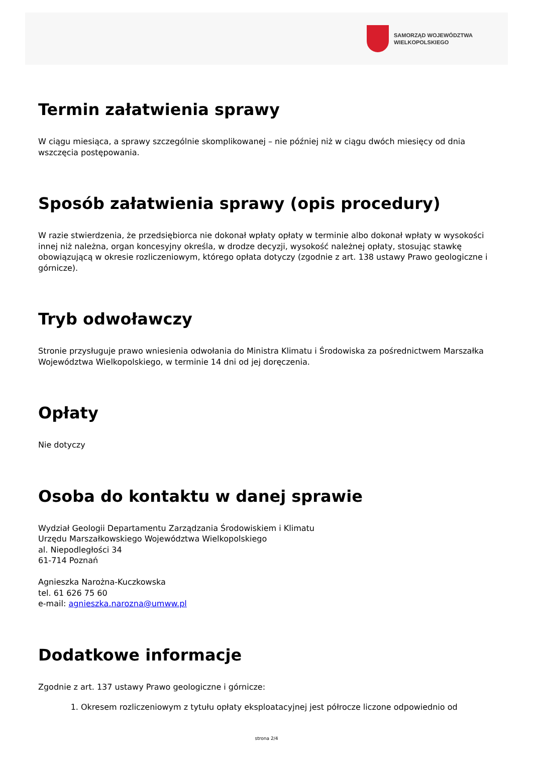SAMORZĄD WOJEWÓDZTWA
WIELKOPOLSKIEGO
Termin załatwienia sprawy
W ciągu miesiąca, a sprawy szczególnie skomplikowanej – nie później niż w ciągu dwóch miesięcy od dnia wszczęcia postępowania.
Sposób załatwienia sprawy (opis procedury)
W razie stwierdzenia, że przedsiębiorca nie dokonał wpłaty opłaty w terminie albo dokonał wpłaty w wysokości innej niż należna, organ koncesyjny określa, w drodze decyzji, wysokość należnej opłaty, stosując stawkę obowiązującą w okresie rozliczeniowym, którego opłata dotyczy (zgodnie z art. 138 ustawy Prawo geologiczne i górnicze).
Tryb odwoławczy
Stronie przysługuje prawo wniesienia odwołania do Ministra Klimatu i Środowiska za pośrednictwem Marszałka Województwa Wielkopolskiego, w terminie 14 dni od jej doręczenia.
Opłaty
Nie dotyczy
Osoba do kontaktu w danej sprawie
Wydział Geologii Departamentu Zarządzania Środowiskiem i Klimatu
Urzędu Marszałkowskiego Województwa Wielkopolskiego
al. Niepodległości 34
61-714 Poznań
Agnieszka Narożna-Kuczkowska
tel. 61 626 75 60
e-mail: agnieszka.narozna@umww.pl
Dodatkowe informacje
Zgodnie z art. 137 ustawy Prawo geologiczne i górnicze:
1. Okresem rozliczeniowym z tytułu opłaty eksploatacyjnej jest półrocze liczone odpowiednio od
strona 2/4